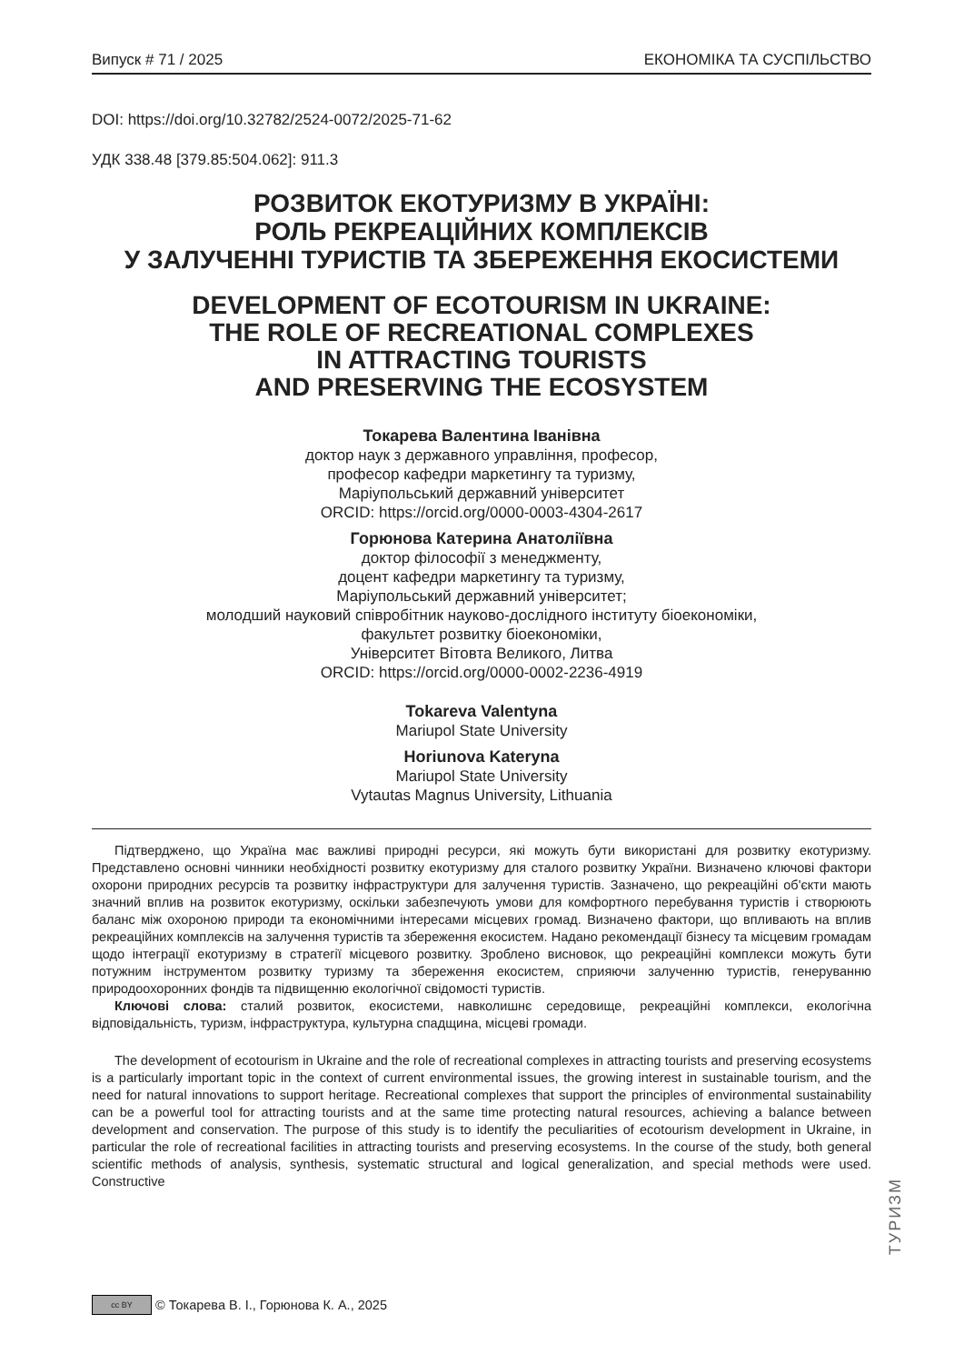Випуск # 71 / 2025 ЕКОНОМІКА ТА СУСПІЛЬСТВО
DOI: https://doi.org/10.32782/2524-0072/2025-71-62
УДК 338.48 [379.85:504.062]: 911.3
РОЗВИТОК ЕКОТУРИЗМУ В УКРАЇНІ:
РОЛЬ РЕКРЕАЦІЙНИХ КОМПЛЕКСІВ
У ЗАЛУЧЕННІ ТУРИСТІВ ТА ЗБЕРЕЖЕННЯ ЕКОСИСТЕМИ
DEVELOPMENT OF ECOTOURISM IN UKRAINE:
THE ROLE OF RECREATIONAL COMPLEXES
IN ATTRACTING TOURISTS
AND PRESERVING THE ECOSYSTEM
Токарева Валентина Іванівна
доктор наук з державного управління, професор,
професор кафедри маркетингу та туризму,
Маріупольський державний університет
ORCID: https://orcid.org/0000-0003-4304-2617
Горюнова Катерина Анатоліївна
доктор філософії з менеджменту,
доцент кафедри маркетингу та туризму,
Маріупольський державний університет;
молодший науковий співробітник науково-дослідного інституту біоекономіки,
факультет розвитку біоекономіки,
Університет Вітовта Великого, Литва
ORCID: https://orcid.org/0000-0002-2236-4919
Tokareva Valentyna
Mariupol State University
Horiunova Kateryna
Mariupol State University
Vytautas Magnus University, Lithuania
Підтверджено, що Україна має важливі природні ресурси, які можуть бути використані для розвитку екотуризму. Представлено основні чинники необхідності розвитку екотуризму для сталого розвитку України. Визначено ключові фактори охорони природних ресурсів та розвитку інфраструктури для залучення туристів. Зазначено, що рекреаційні об'єкти мають значний вплив на розвиток екотуризму, оскільки забезпечують умови для комфортного перебування туристів і створюють баланс між охороною природи та економічними інтересами місцевих громад. Визначено фактори, що впливають на вплив рекреаційних комплексів на залучення туристів та збереження екосистем. Надано рекомендації бізнесу та місцевим громадам щодо інтеграції екотуризму в стратегії місцевого розвитку. Зроблено висновок, що рекреаційні комплекси можуть бути потужним інструментом розвитку туризму та збереження екосистем, сприяючи залученню туристів, генеруванню природоохоронних фондів та підвищенню екологічної свідомості туристів.
Ключові слова: сталий розвиток, екосистеми, навколишнє середовище, рекреаційні комплекси, екологічна відповідальність, туризм, інфраструктура, культурна спадщина, місцеві громади.
The development of ecotourism in Ukraine and the role of recreational complexes in attracting tourists and preserving ecosystems is a particularly important topic in the context of current environmental issues, the growing interest in sustainable tourism, and the need for natural innovations to support heritage. Recreational complexes that support the principles of environmental sustainability can be a powerful tool for attracting tourists and at the same time protecting natural resources, achieving a balance between development and conservation. The purpose of this study is to identify the peculiarities of ecotourism development in Ukraine, in particular the role of recreational facilities in attracting tourists and preserving ecosystems. In the course of the study, both general scientific methods of analysis, synthesis, systematic structural and logical generalization, and special methods were used. Constructive
ТУРИЗМ
cc BY © Токарева В. І., Горюнова К. А., 2025